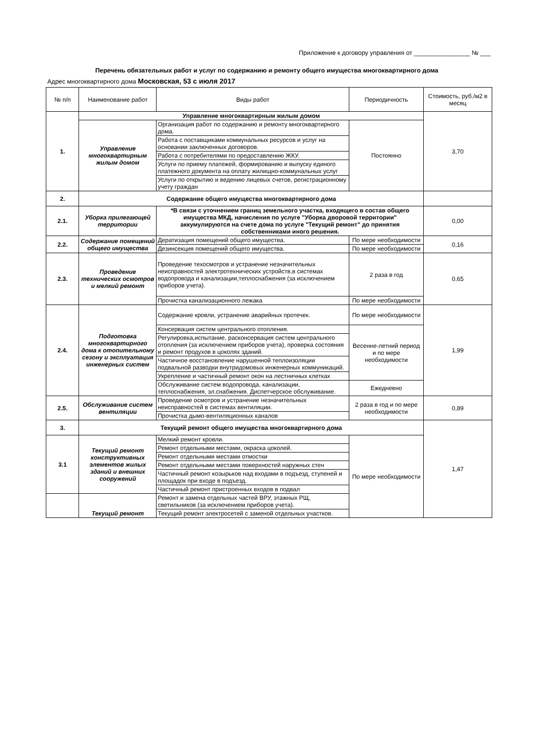Приложение к договору управления от ________________ № ___
Перечень обязательных работ и услуг по содержанию и ремонту общего имущества многоквартирного дома
Адрес многоквартирного дома Московская, 53 с июля 2017
| № п/п | Наименование работ | Виды работ | Периодичность | Стоимость, руб./м2 в месяц |
| --- | --- | --- | --- | --- |
| 1. | Управление многоквартирным жилым домом | | | 3,70 |
| | Управление многоквартирным жилым домом | Организация работ по содержанию и ремонту многоквартирного дома. | Постоянно | |
| | | Работа с поставщиками коммунальных ресурсов и услуг на основании заключенных договоров. | | |
| | | Работа с потребителями по предоставлению ЖКУ. | | |
| | | Услуги по приему платежей, формированию и выпуску единого платежного документа на оплату жилищно-коммунальных услуг | | |
| | | Услуги по открытию и ведению лицевых счетов, регистрационному учету граждан | | |
| 2. | Содержание общего имущества многоквартирного дома | | | |
| 2.1. | Уборка прилегающей территории | *В связи с уточнением границ земельного участка, входящего в состав общего имущества МКД, начисления по услуге "Уборка дворовой территории" аккумулируются на счете дома по услуге "Текущий ремонт" до принятия собственниками иного решения. | | 0,00 |
| 2.2. | Содержание помещений общего имущества | Дератизация помещений общего имущества. | По мере необходимости | 0,16 |
| | | Дезинсекция помещений общего имущества. | По мере необходимости | |
| 2.3. | Проведение технических осмотров и мелкий ремонт | Проведение техосмотров и устранение незначительных неисправностей электротехнических устройств,в системах водопровода и канализации,теплоснабжения (за исключением приборов учета). | 2 раза в год | 0,65 |
| | | Прочистка канализационного лежака | По мере необходимости | |
| 2.4. | Подготовка многоквартирного дома к отопительному сезону и эксплуатация инженерных систем | Содержание кровли, устранение аварийных протечек. | По мере необходимости | 1,99 |
| | | Консервация систем центрального отопления. | Весенне-летний период и по мере необходимости | |
| | | Регулировка,испытание, расконсервация систем центрального отопления (за исключением приборов учета), проверка состояния и ремонт продухов в цоколях зданий. | | |
| | | Частичное восстановление нарушенной теплоизоляции подвальной разводки внутридомовых инженерных коммуникаций. | | |
| | | Укрепление и частичный ремонт окон на лестничных клетках | | |
| | | Обслуживание систем водопровода, канализации, теплоснабжения, эл.снабжения. Диспетчерское обслуживание. | Ежедневно | |
| 2.5. | Обслуживание систем вентиляции | Проведение осмотров и устранение незначительных неисправностей в системах вентиляции. | 2 раза в год и по мере необходимости | 0,89 |
| | | Прочистка дымо-вентиляционных каналов | | |
| 3. | Текущий ремонт общего имущества многоквартирного дома | | | 1,47 |
| 3.1 | Текущий ремонт конструктивных элементов жилых зданий и внешних сооружений | Мелкий ремонт кровли. | По мере необходимости | |
| | | Ремонт отдельными местами, окраска цоколей. | | |
| | | Ремонт отдельными местами отмостки | | |
| | | Ремонт отдельными местами поверхностей наружных стен | | |
| | | Частичный ремонт козырьков над входами в подъезд, ступеней и площадок при входе в подъезд. | | |
| | | Частичный ремонт пристроенных входов в подвал | | |
| | Текущий ремонт | Ремонт и замена отдельных частей ВРУ, этажных РЩ, светильников (за исключением приборов учета). | | |
| | | Текущий ремонт электросетей с заменой отдельных участков. | | |